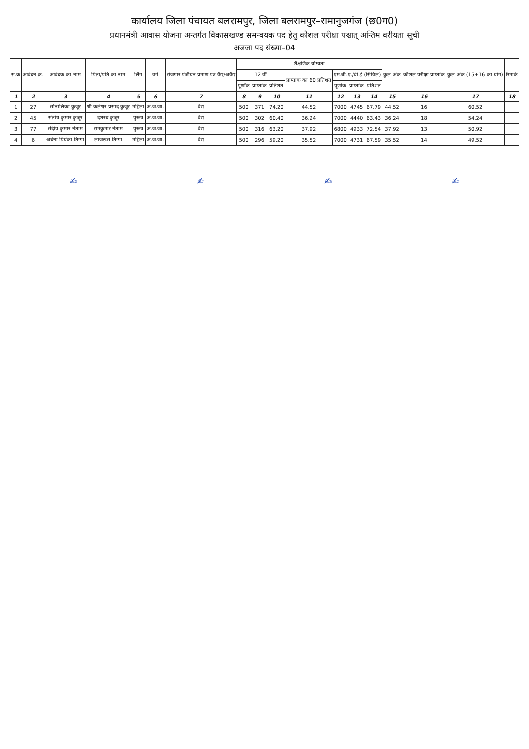कार्यालय जिला पंचायत बलरामपुर, जिला बलरामपुर–रामानुजगंज (छ0ग0)
प्रधानमंत्री आवास योजना अन्तर्गत विकासखण्ड समन्वयक पद हेतु कौशल परीक्षा पश्चात् अन्तिम वरीयता सूची
अजजा पद संख्या–04
| स.क्र | आवेदन क्र. | आवेदक का नाम | पिता/पति का नाम | लिंग | वर्ग | रोजगार पंजीयन प्रमाण पत्र वैद्य/अवैद्य | शैक्षणिक योग्यता | | | | | | | कुल अंक | कौशल परीक्षा प्राप्तांक | कुल अंक (15+16 का योग) | रिमार्क |
| --- | --- | --- | --- | --- | --- | --- | --- | --- | --- | --- | --- | --- | --- | --- | --- | --- | --- |
| | | | | | | | 12 वीं | | | प्राप्तांक का 60 प्रतिशत | एम.बी.ए./बी.ई (सिविल) | | | | | | |
| | | | | | | | पूर्णांक | प्राप्तांक | प्रतिशत | | पूर्णांक | प्राप्तांक | प्रतिशत | | | | |
| 1 | 2 | 3 | 4 | 5 | 6 | 7 | 8 | 9 | 10 | 11 | 12 | 13 | 14 | 15 | 16 | 17 | 18 |
| 1 | 27 | सोनालिका कुजूर | श्री कलेश्वर प्रसाद कुजूर | महिला | अ.ज.जा. | वैद्य | 500 | 371 | 74.20 | 44.52 | 7000 | 4745 | 67.79 | 44.52 | 16 | 60.52 | |
| 2 | 45 | संतोष कुमार कुजूर | दशरथ कुजूर | पुरूष | अ.ज.जा. | वैद्य | 500 | 302 | 60.40 | 36.24 | 7000 | 4440 | 63.43 | 36.24 | 18 | 54.24 | |
| 3 | 77 | संदीप कुमार नेताम | रामकुमार नेताम | पुरूष | अ.ज.जा. | वैद्य | 500 | 316 | 63.20 | 37.92 | 6800 | 4933 | 72.54 | 37.92 | 13 | 50.92 | |
| 4 | 6 | अर्चना प्रियंका तिग्गा | लाजरूस तिग्गा | महिला | अ.ज.जा. | वैद्य | 500 | 296 | 59.20 | 35.52 | 7000 | 4731 | 67.59 | 35.52 | 14 | 49.52 | |
✍ ✍ ✍ ✍